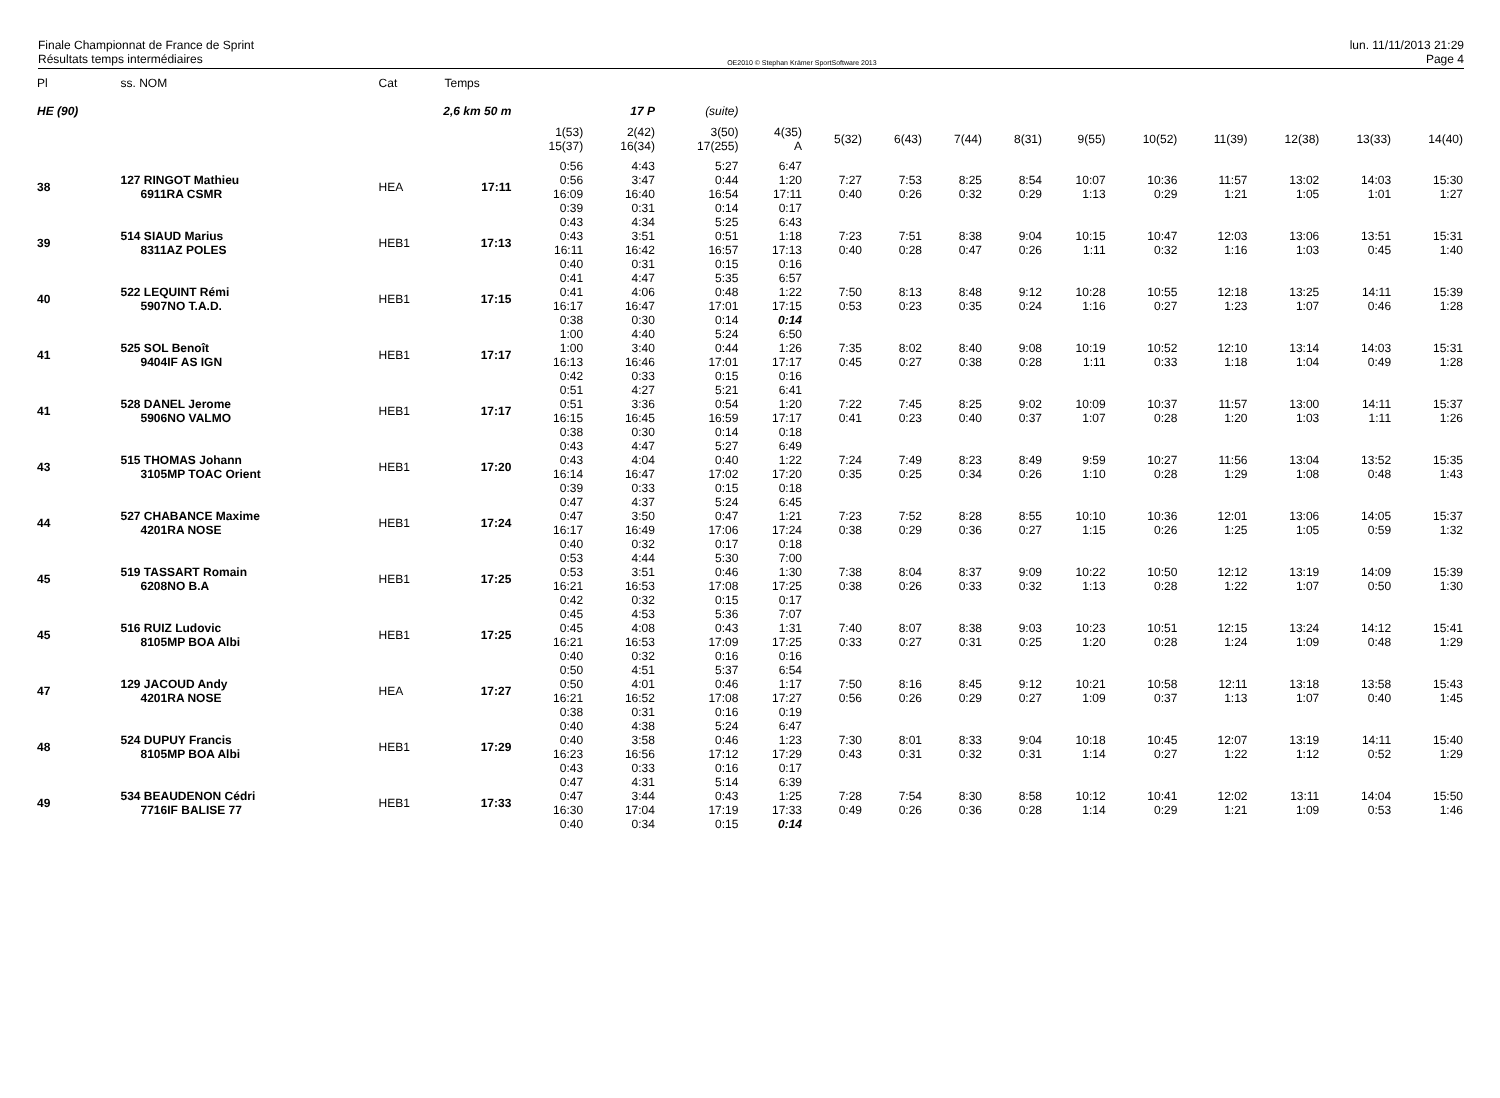Finale Championnat de France de Sprint
Résultats temps intermédiaires
OE2010 © Stephan Krämer SportSoftware 2013
lun. 11/11/2013 21:29
Page 4
| Pl | ss. NOM | Cat | Temps | | | | | | | | | | | | | | |
| HE (90) | | 2,6 km 50 m | | | 17 P | (suite) | | | | | | | | | | | |
| | | | | 1(53) 15(37) | 2(42) 16(34) | 3(50) 17(255) | 4(35) A | 5(32) | 6(43) | 7(44) | 8(31) | 9(55) | 10(52) | 11(39) | 12(38) | 13(33) | 14(40) |
| 38 | 127 RINGOT Mathieu 6911RA CSMR | HEA | 17:11 | 0:56 0:56 16:09 0:39 | 4:43 3:47 16:40 0:31 | 5:27 0:44 16:54 0:14 | 6:47 1:20 17:11 0:17 | 7:27 0:40 | 7:53 0:26 | 8:25 0:32 | 8:54 0:29 | 10:07 1:13 | 10:36 0:29 | 11:57 1:21 | 13:02 1:05 | 14:03 1:01 | 15:30 1:27 |
| 39 | 514 SIAUD Marius 8311AZ POLES | HEB1 | 17:13 | 0:43 0:43 16:11 0:40 | 4:34 3:51 16:42 0:31 | 5:25 0:51 16:57 0:15 | 6:43 1:18 17:13 0:16 | 7:23 0:40 | 7:51 0:28 | 8:38 0:47 | 9:04 0:26 | 10:15 1:11 | 10:47 0:32 | 12:03 1:16 | 13:06 1:03 | 13:51 0:45 | 15:31 1:40 |
| 40 | 522 LEQUINT Rémi 5907NO T.A.D. | HEB1 | 17:15 | 0:41 0:41 16:17 0:38 | 4:47 4:06 16:47 0:30 | 5:35 0:48 17:01 0:14 | 6:57 1:22 17:15 0:14 | 7:50 0:53 | 8:13 0:23 | 8:48 0:35 | 9:12 0:24 | 10:28 1:16 | 10:55 0:27 | 12:18 1:23 | 13:25 1:07 | 14:11 0:46 | 15:39 1:28 |
| 41 | 525 SOL Benoît 9404IF AS IGN | HEB1 | 17:17 | 1:00 1:00 16:13 0:42 | 4:40 3:40 16:46 0:33 | 5:24 0:44 17:01 0:15 | 6:50 1:26 17:17 0:16 | 7:35 0:45 | 8:02 0:27 | 8:40 0:38 | 9:08 0:28 | 10:19 1:11 | 10:52 0:33 | 12:10 1:18 | 13:14 1:04 | 14:03 0:49 | 15:31 1:28 |
| 41 | 528 DANEL Jerome 5906NO VALMO | HEB1 | 17:17 | 0:51 0:51 16:15 0:38 | 4:27 3:36 16:45 0:30 | 5:21 0:54 16:59 0:14 | 6:41 1:20 17:17 0:18 | 7:22 0:41 | 7:45 0:23 | 8:25 0:40 | 9:02 0:37 | 10:09 1:07 | 10:37 0:28 | 11:57 1:20 | 13:00 1:03 | 14:11 1:11 | 15:37 1:26 |
| 43 | 515 THOMAS Johann 3105MP TOAC Orient | HEB1 | 17:20 | 0:43 0:43 16:14 0:39 | 4:47 4:04 16:47 0:33 | 5:27 0:40 17:02 0:15 | 6:49 1:22 17:20 0:18 | 7:24 0:35 | 7:49 0:25 | 8:23 0:34 | 8:49 0:26 | 9:59 1:10 | 10:27 0:28 | 11:56 1:29 | 13:04 1:08 | 13:52 0:48 | 15:35 1:43 |
| 44 | 527 CHABANCE Maxime 4201RA NOSE | HEB1 | 17:24 | 0:47 0:47 16:17 0:40 | 4:37 3:50 16:49 0:32 | 5:24 0:47 17:06 0:17 | 6:45 1:21 17:24 0:18 | 7:23 0:38 | 7:52 0:29 | 8:28 0:36 | 8:55 0:27 | 10:10 1:15 | 10:36 0:26 | 12:01 1:25 | 13:06 1:05 | 14:05 0:59 | 15:37 1:32 |
| 45 | 519 TASSART Romain 6208NO B.A | HEB1 | 17:25 | 0:53 0:53 16:21 0:42 | 4:44 3:51 16:53 0:32 | 5:30 0:46 17:08 0:15 | 7:00 1:30 17:25 0:17 | 7:38 0:38 | 8:04 0:26 | 8:37 0:33 | 9:09 0:32 | 10:22 1:13 | 10:50 0:28 | 12:12 1:22 | 13:19 1:07 | 14:09 0:50 | 15:39 1:30 |
| 45 | 516 RUIZ Ludovic 8105MP BOA Albi | HEB1 | 17:25 | 0:45 0:45 16:21 0:40 | 4:53 4:08 16:53 0:32 | 5:36 0:43 17:09 0:16 | 7:07 1:31 17:25 0:16 | 7:40 0:33 | 8:07 0:27 | 8:38 0:31 | 9:03 0:25 | 10:23 1:20 | 10:51 0:28 | 12:15 1:24 | 13:24 1:09 | 14:12 0:48 | 15:41 1:29 |
| 47 | 129 JACOUD Andy 4201RA NOSE | HEA | 17:27 | 0:50 0:50 16:21 0:38 | 4:51 4:01 16:52 0:31 | 5:37 0:46 17:08 0:16 | 6:54 1:17 17:27 0:19 | 7:50 0:56 | 8:16 0:26 | 8:45 0:29 | 9:12 0:27 | 10:21 1:09 | 10:58 0:37 | 12:11 1:13 | 13:18 1:07 | 13:58 0:40 | 15:43 1:45 |
| 48 | 524 DUPUY Francis 8105MP BOA Albi | HEB1 | 17:29 | 0:40 0:40 16:23 0:43 | 4:38 3:58 16:56 0:33 | 5:24 0:46 17:12 0:16 | 6:47 1:23 17:29 0:17 | 7:30 0:43 | 8:01 0:31 | 8:33 0:32 | 9:04 0:31 | 10:18 1:14 | 10:45 0:27 | 12:07 1:22 | 13:19 1:12 | 14:11 0:52 | 15:40 1:29 |
| 49 | 534 BEAUDENON Cédri 7716IF BALISE 77 | HEB1 | 17:33 | 0:47 0:47 16:30 0:40 | 4:31 3:44 17:04 0:34 | 5:14 0:43 17:19 0:15 | 6:39 1:25 17:33 0:14 | 7:28 0:49 | 7:54 0:26 | 8:30 0:36 | 8:58 0:28 | 10:12 1:14 | 10:41 0:29 | 12:02 1:21 | 13:11 1:09 | 14:04 0:53 | 15:50 1:46 |